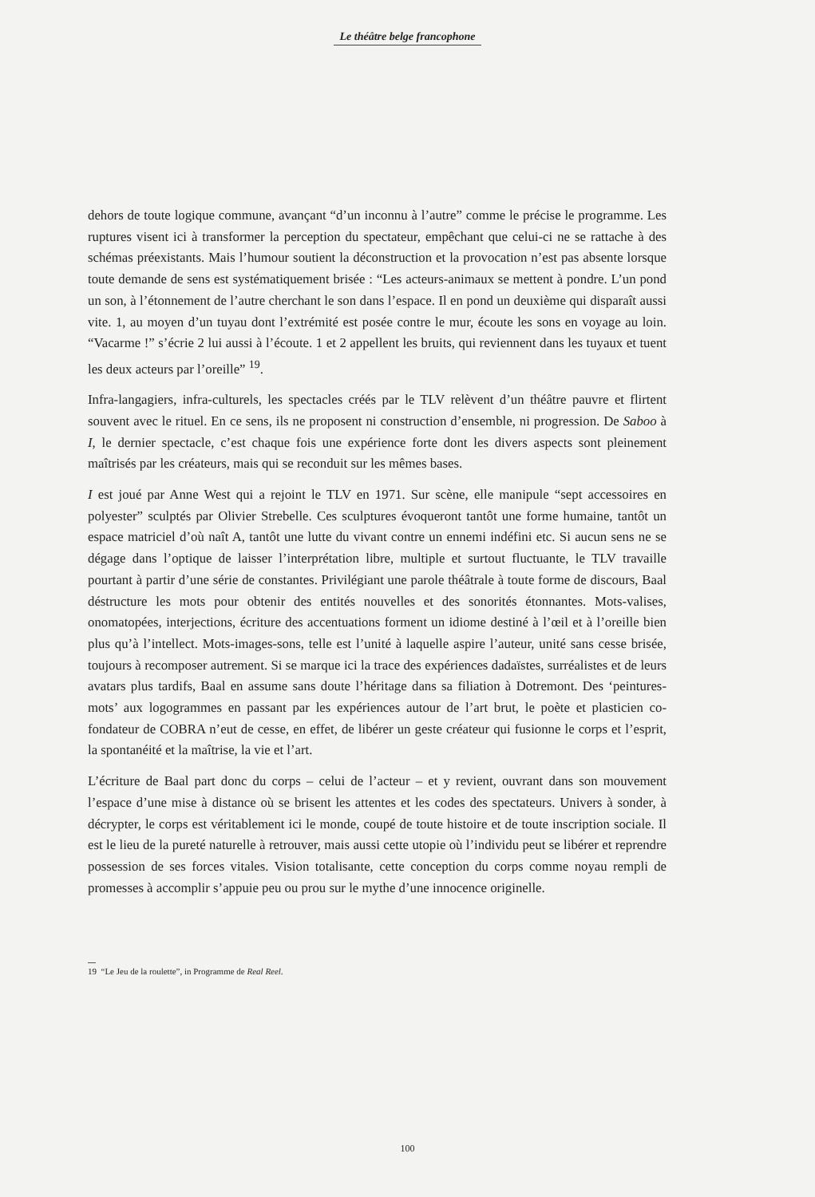Le théâtre belge francophone
dehors de toute logique commune, avançant “d’un inconnu à l’autre” comme le précise le programme. Les ruptures visent ici à transformer la perception du spectateur, empêchant que celui-ci ne se rattache à des schémas préexistants. Mais l’humour soutient la déconstruction et la provocation n’est pas absente lorsque toute demande de sens est systématiquement brisée : “Les acteurs-animaux se mettent à pondre. L’un pond un son, à l’étonnement de l’autre cherchant le son dans l’espace. Il en pond un deuxième qui disparaît aussi vite. 1, au moyen d’un tuyau dont l’extrémité est posée contre le mur, écoute les sons en voyage au loin. “Vacarme !” s’écrie 2 lui aussi à l’écoute. 1 et 2 appellent les bruits, qui reviennent dans les tuyaux et tuent les deux acteurs par l’oreille” <sup>19</sup>.
Infra-langagiers, infra-culturels, les spectacles créés par le TLV relèvent d’un théâtre pauvre et flirtent souvent avec le rituel. En ce sens, ils ne proposent ni construction d’ensemble, ni progression. De Saboo à I, le dernier spectacle, c’est chaque fois une expérience forte dont les divers aspects sont pleinement maîtrisés par les créateurs, mais qui se reconduit sur les mêmes bases.
I est joué par Anne West qui a rejoint le TLV en 1971. Sur scène, elle manipule “sept accessoires en polyester” sculptés par Olivier Strebelle. Ces sculptures évoqueront tantôt une forme humaine, tantôt un espace matriciel d’où naît A, tantôt une lutte du vivant contre un ennemi indéfini etc. Si aucun sens ne se dégage dans l’optique de laisser l’interprétation libre, multiple et surtout fluctuante, le TLV travaille pourtant à partir d’une série de constantes. Privilégiant une parole théâtrale à toute forme de discours, Baal déstructure les mots pour obtenir des entités nouvelles et des sonorités étonnantes. Mots-valises, onomatopées, interjections, écriture des accentuations forment un idiome destiné à l’œil et à l’oreille bien plus qu’à l’intellect. Mots-images-sons, telle est l’unité à laquelle aspire l’auteur, unité sans cesse brisée, toujours à recomposer autrement. Si se marque ici la trace des expériences dadaïstes, surréalistes et de leurs avatars plus tardifs, Baal en assume sans doute l’héritage dans sa filiation à Dotremont. Des ‘peintures-mots’ aux logogrammes en passant par les expériences autour de l’art brut, le poète et plasticien co-fondateur de COBRA n’eut de cesse, en effet, de libérer un geste créateur qui fusionne le corps et l’esprit, la spontanéité et la maîtrise, la vie et l’art.
L’écriture de Baal part donc du corps – celui de l’acteur – et y revient, ouvrant dans son mouvement l’espace d’une mise à distance où se brisent les attentes et les codes des spectateurs. Univers à sonder, à décrypter, le corps est véritablement ici le monde, coupé de toute histoire et de toute inscription sociale. Il est le lieu de la pureté naturelle à retrouver, mais aussi cette utopie où l’individu peut se libérer et reprendre possession de ses forces vitales. Vision totalisante, cette conception du corps comme noyau rempli de promesses à accomplir s’appuie peu ou prou sur le mythe d’une innocence originelle.
19 “Le Jeu de la roulette”, in Programme de Real Reel.
100